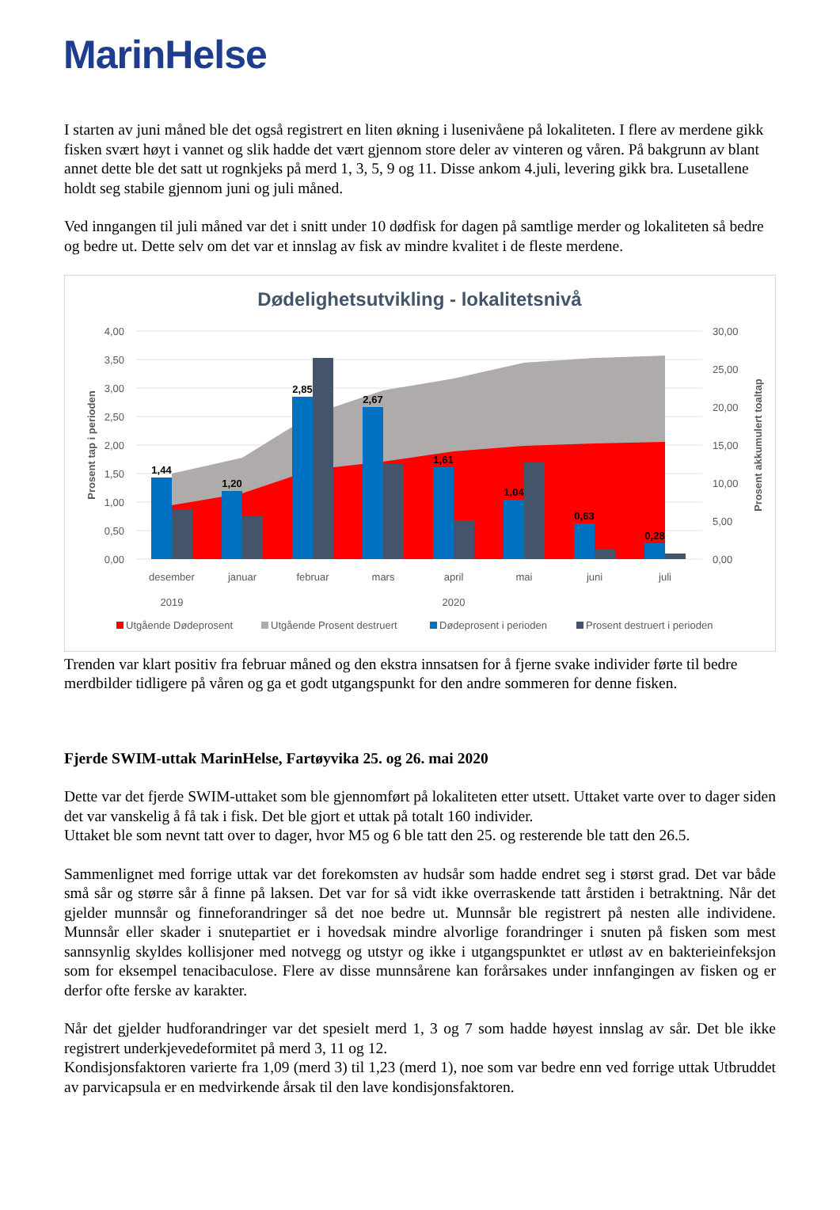MarinHelse
I starten av juni måned ble det også registrert en liten økning i lusenivåene på lokaliteten. I flere av merdene gikk fisken svært høyt i vannet og slik hadde det vært gjennom store deler av vinteren og våren. På bakgrunn av blant annet dette ble det satt ut rognkjeks på merd 1, 3, 5, 9 og 11. Disse ankom 4.juli, levering gikk bra. Lusetallene holdt seg stabile gjennom juni og juli måned.
Ved inngangen til juli måned var det i snitt under 10 dødfisk for dagen på samtlige merder og lokaliteten så bedre og bedre ut. Dette selv om det var et innslag av fisk av mindre kvalitet i de fleste merdene.
Dødelighetsutvikling - lokalitetsnivå
1,44
1,20
2,85
2,67
1,61
1,04
0,63
0,28
4,00
3,50
3,00
2,50
2,00
1,50
1,00
0,50
0,00
30,00
25,00
20,00
15,00
10,00
5,00
0,00
Prosent tap i perioden
Prosent akkumulert toaltap
desember
januar
februar
mars
april
mai
juni
juli
2019
2020
Utgående Dødeprosent
Utgående Prosent destruert
Dødeprosent i perioden
Prosent destruert i perioden
Trenden var klart positiv fra februar måned og den ekstra innsatsen for å fjerne svake individer førte til bedre merdbilder tidligere på våren og ga et godt utgangspunkt for den andre sommeren for denne fisken.
Fjerde SWIM-uttak MarinHelse, Fartøyvika 25. og 26. mai 2020
Dette var det fjerde SWIM-uttaket som ble gjennomført på lokaliteten etter utsett. Uttaket varte over to dager siden det var vanskelig å få tak i fisk. Det ble gjort et uttak på totalt 160 individer.
Uttaket ble som nevnt tatt over to dager, hvor M5 og 6 ble tatt den 25. og resterende ble tatt den 26.5.
Sammenlignet med forrige uttak var det forekomsten av hudsår som hadde endret seg i størst grad. Det var både små sår og større sår å finne på laksen. Det var for så vidt ikke overraskende tatt årstiden i betraktning. Når det gjelder munnsår og finneforandringer så det noe bedre ut. Munnsår ble registrert på nesten alle individene. Munnsår eller skader i snutepartiet er i hovedsak mindre alvorlige forandringer i snuten på fisken som mest sannsynlig skyldes kollisjoner med notvegg og utstyr og ikke i utgangspunktet er utløst av en bakterieinfeksjon som for eksempel tenacibaculose. Flere av disse munnsårene kan forårsakes under innfangingen av fisken og er derfor ofte ferske av karakter.
Når det gjelder hudforandringer var det spesielt merd 1, 3 og 7 som hadde høyest innslag av sår. Det ble ikke registrert underkjevedeformitet på merd 3, 11 og 12.
Kondisjonsfaktoren varierte fra 1,09 (merd 3) til 1,23 (merd 1), noe som var bedre enn ved forrige uttak Utbruddet av parvicapsula er en medvirkende årsak til den lave kondisjonsfaktoren.